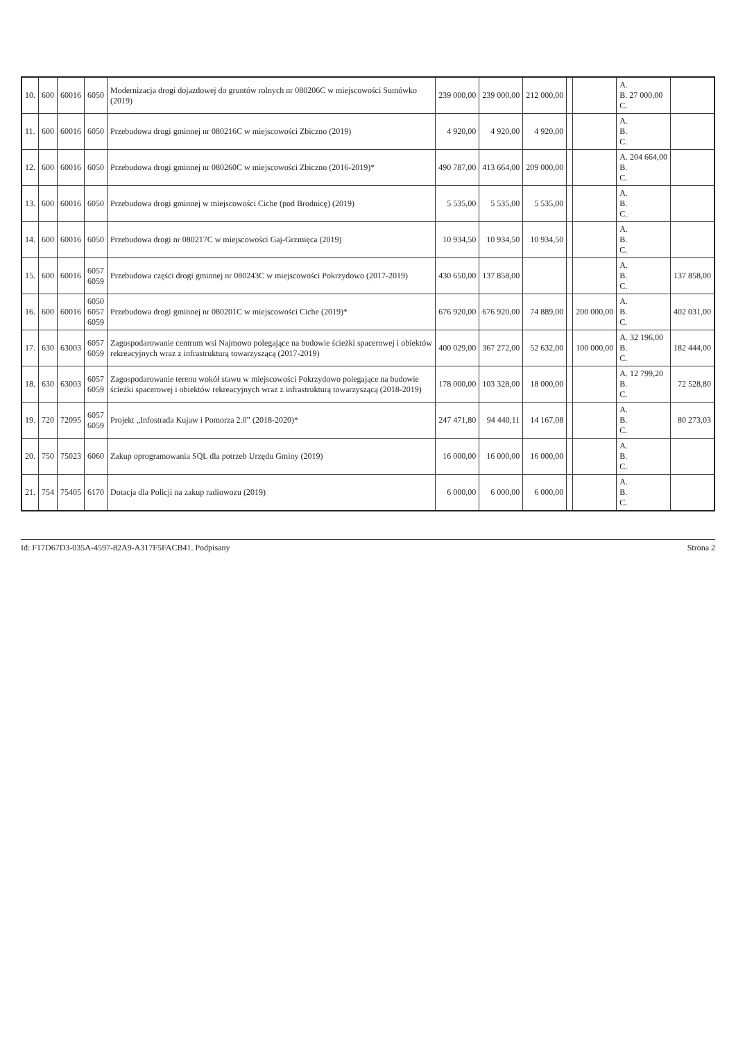| 10. | 600 | 60016 | 6050 | Modernizacja drogi dojazdowej do gruntów rolnych nr 080206C w miejscowości Sumówko (2019) | 239 000,00 | 239 000,00 | 212 000,00 | | | A. B. 27 000,00 C. | |
| 11. | 600 | 60016 | 6050 | Przebudowa drogi gminnej nr 080216C w miejscowości Zbiczno (2019) | 4 920,00 | 4 920,00 | 4 920,00 | | | A. B. C. | |
| 12. | 600 | 60016 | 6050 | Przebudowa drogi gminnej nr 080260C w miejscowości Zbiczno (2016-2019)* | 490 787,00 | 413 664,00 | 209 000,00 | | | A. 204 664,00 B. C. | |
| 13. | 600 | 60016 | 6050 | Przebudowa drogi gminnej w miejscowości Ciche (pod Brodnicę) (2019) | 5 535,00 | 5 535,00 | 5 535,00 | | | A. B. C. | |
| 14. | 600 | 60016 | 6050 | Przebudowa drogi nr 080217C w miejscowości Gaj-Grzmięca (2019) | 10 934,50 | 10 934,50 | 10 934,50 | | | A. B. C. | |
| 15. | 600 | 60016 | 6057 6059 | Przebudowa części drogi gminnej nr 080243C w miejscowości Pokrzydowo (2017-2019) | 430 650,00 | 137 858,00 | | | | A. B. C. | 137 858,00 |
| 16. | 600 | 60016 | 6050 6057 6059 | Przebudowa drogi gminnej nr 080201C w miejscowości Ciche (2019)* | 676 920,00 | 676 920,00 | 74 889,00 | | 200 000,00 | A. B. C. | 402 031,00 |
| 17. | 630 | 63003 | 6057 6059 | Zagospodarowanie centrum wsi Najmowo polegające na budowie ścieżki spacerowej i obiektów rekreacyjnych wraz z infrastrukturą towarzyszącą (2017-2019) | 400 029,00 | 367 272,00 | 52 632,00 | | 100 000,00 | A. 32 196,00 B. C. | 182 444,00 |
| 18. | 630 | 63003 | 6057 6059 | Zagospodarowanie terenu wokół stawu w miejscowości Pokrzydowo polegające na budowie ścieżki spacerowej i obiektów rekreacyjnych wraz z infrastrukturą towarzyszącą (2018-2019) | 178 000,00 | 103 328,00 | 18 000,00 | | | A. 12 799,20 B. C. | 72 528,80 |
| 19. | 720 | 72095 | 6057 6059 | Projekt „Infostrada Kujaw i Pomorza 2.0” (2018-2020)* | 247 471,80 | 94 440,11 | 14 167,08 | | | A. B. C. | 80 273,03 |
| 20. | 750 | 75023 | 6060 | Zakup oprogramowania SQL dla potrzeb Urzędu Gminy (2019) | 16 000,00 | 16 000,00 | 16 000,00 | | | A. B. C. | |
| 21. | 754 | 75405 | 6170 | Dotacja dla Policji na zakup radiowozu (2019) | 6 000,00 | 6 000,00 | 6 000,00 | | | A. B. C. | |
Id: F17D67D3-035A-4597-82A9-A317F5FACB41. Podpisany Strona 2